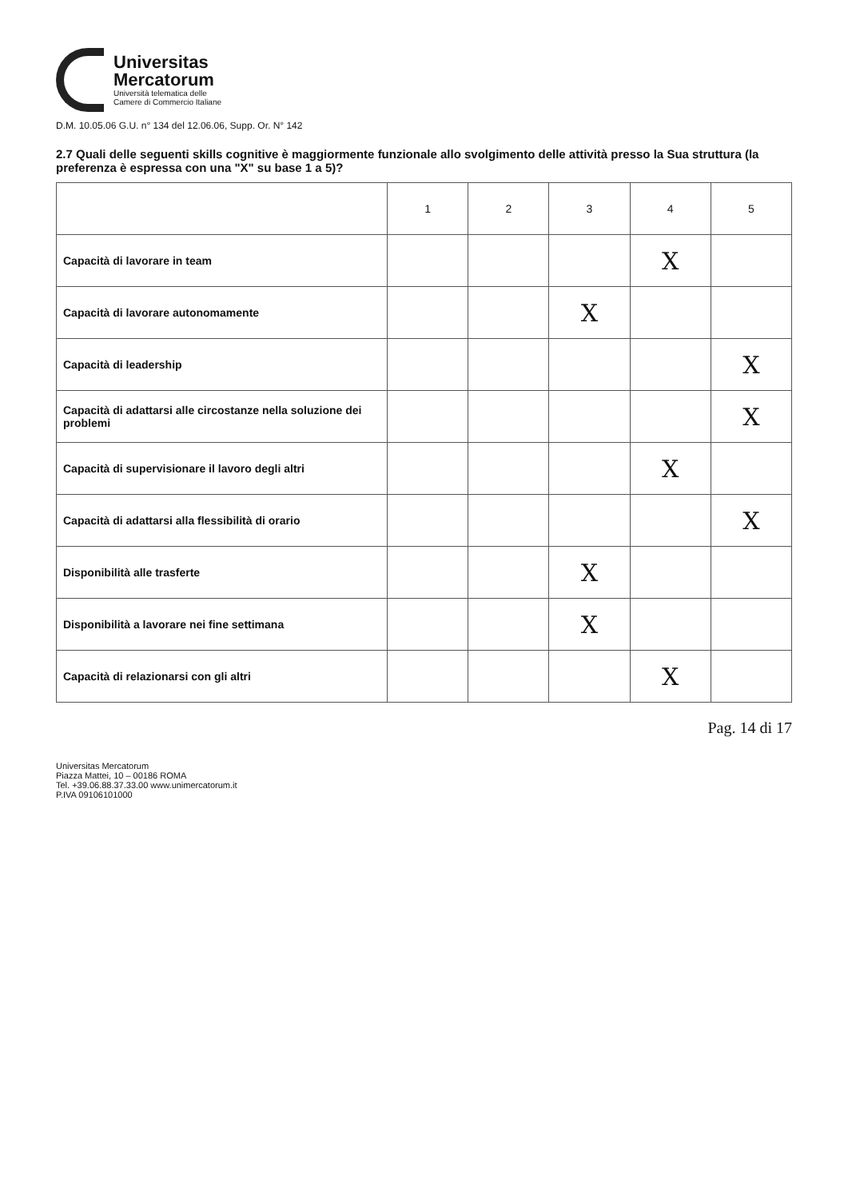Universitas
Mercatorum
Università telematica delle
Camere di Commercio Italiane
D.M. 10.05.06 G.U. n° 134 del 12.06.06, Supp. Or. N° 142
2.7 Quali delle seguenti skills cognitive è maggiormente funzionale allo svolgimento delle attività presso la Sua struttura (la preferenza è espressa con una "X" su base 1 a 5)?
| | 1 | 2 | 3 | 4 | 5 |
| --- | --- | --- | --- | --- | --- |
| Capacità di lavorare in team | | | | X | |
| Capacità di lavorare autonomamente | | | X | | |
| Capacità di leadership | | | | | X |
| Capacità di adattarsi alle circostanze nella soluzione dei problemi | | | | | X |
| Capacità di supervisionare il lavoro degli altri | | | | X | |
| Capacità di adattarsi alla flessibilità di orario | | | | | X |
| Disponibilità alle trasferte | | | X | | |
| Disponibilità a lavorare nei fine settimana | | | X | | |
| Capacità di relazionarsi con gli altri | | | | X | |
Pag. 14 di 17
Universitas Mercatorum
Piazza Mattei, 10 – 00186 ROMA
Tel. +39.06.88.37.33.00 www.unimercatorum.it
P.IVA 09106101000